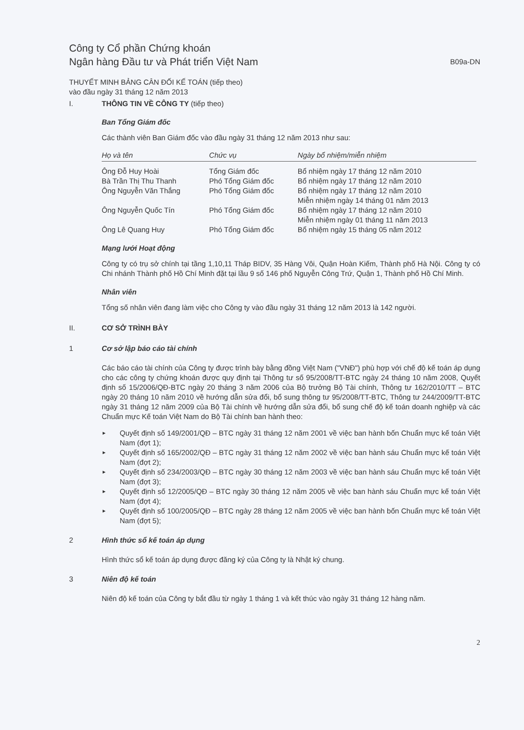Công ty Cổ phần Chứng khoán
Ngân hàng Đầu tư và Phát triển Việt Nam
B09a-DN
THUYẾT MINH BẢNG CÂN ĐỐI KẾ TOÁN (tiếp theo)
vào đầu ngày 31 tháng 12 năm 2013
I. THÔNG TIN VỀ CÔNG TY (tiếp theo)
Ban Tổng Giám đốc
Các thành viên Ban Giám đốc vào đầu ngày 31 tháng 12 năm 2013 như sau:
| Họ và tên | Chức vụ | Ngày bổ nhiệm/miễn nhiệm |
| --- | --- | --- |
| Ông Đỗ Huy Hoài | Tổng Giám đốc | Bổ nhiệm ngày 17 tháng 12 năm 2010 |
| Bà Trần Thị Thu Thanh | Phó Tổng Giám đốc | Bổ nhiệm ngày 17 tháng 12 năm 2010 |
| Ông Nguyễn Văn Thắng | Phó Tổng Giám đốc | Bổ nhiệm ngày 17 tháng 12 năm 2010 Miễn nhiệm ngày 14 tháng 01 năm 2013 |
| Ông Nguyễn Quốc Tín | Phó Tổng Giám đốc | Bổ nhiệm ngày 17 tháng 12 năm 2010 Miễn nhiệm ngày 01 tháng 11 năm 2013 |
| Ông Lê Quang Huy | Phó Tổng Giám đốc | Bổ nhiệm ngày 15 tháng 05 năm 2012 |
Mạng lưới Hoạt động
Công ty có trụ sở chính tại tầng 1,10,11 Tháp BIDV, 35 Hàng Vôi, Quận Hoàn Kiếm, Thành phố Hà Nội. Công ty có Chi nhánh Thành phố Hồ Chí Minh đặt tại lầu 9 số 146 phố Nguyễn Công Trứ, Quận 1, Thành phố Hồ Chí Minh.
Nhân viên
Tổng số nhân viên đang làm việc cho Công ty vào đầu ngày 31 tháng 12 năm 2013 là 142 người.
II. CƠ SỞ TRÌNH BÀY
1 Cơ sở lập báo cáo tài chính
Các báo cáo tài chính của Công ty được trình bày bằng đồng Việt Nam ("VNĐ") phù hợp với chế độ kế toán áp dụng cho các công ty chứng khoán được quy định tại Thông tư số 95/2008/TT-BTC ngày 24 tháng 10 năm 2008, Quyết định số 15/2006/QĐ-BTC ngày 20 tháng 3 năm 2006 của Bộ trưởng Bộ Tài chính, Thông tư 162/2010/TT – BTC ngày 20 tháng 10 năm 2010 về hướng dẫn sửa đổi, bổ sung thông tư 95/2008/TT-BTC, Thông tư 244/2009/TT-BTC ngày 31 tháng 12 năm 2009 của Bộ Tài chính về hướng dẫn sửa đổi, bổ sung chế độ kế toán doanh nghiệp và các Chuẩn mực Kế toán Việt Nam do Bộ Tài chính ban hành theo:
► Quyết định số 149/2001/QĐ – BTC ngày 31 tháng 12 năm 2001 về việc ban hành bốn Chuẩn mực kế toán Việt Nam (đợt 1);
► Quyết định số 165/2002/QĐ – BTC ngày 31 tháng 12 năm 2002 về việc ban hành sáu Chuẩn mực kế toán Việt Nam (đợt 2);
► Quyết định số 234/2003/QĐ – BTC ngày 30 tháng 12 năm 2003 về việc ban hành sáu Chuẩn mực kế toán Việt Nam (đợt 3);
► Quyết định số 12/2005/QĐ – BTC ngày 30 tháng 12 năm 2005 về việc ban hành sáu Chuẩn mực kế toán Việt Nam (đợt 4);
► Quyết định số 100/2005/QĐ – BTC ngày 28 tháng 12 năm 2005 về việc ban hành bốn Chuẩn mực kế toán Việt Nam (đợt 5);
2 Hình thức sổ kế toán áp dụng
Hình thức sổ kế toán áp dụng được đăng ký của Công ty là Nhật ký chung.
3 Niên độ kế toán
Niên độ kế toán của Công ty bắt đầu từ ngày 1 tháng 1 và kết thúc vào ngày 31 tháng 12 hàng năm.
2